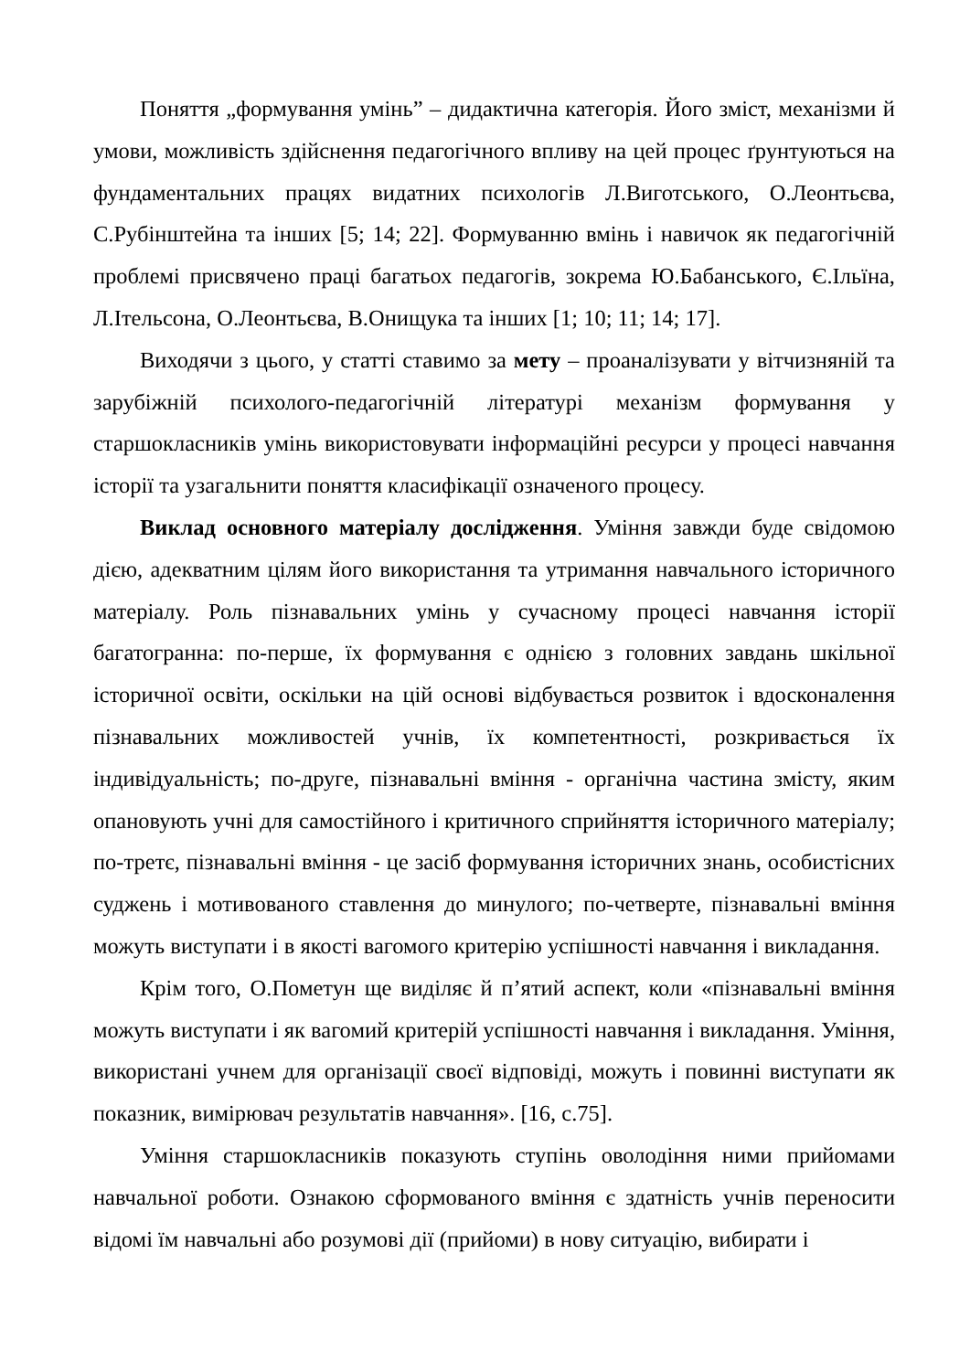Поняття „формування умінь” – дидактична категорія. Його зміст, механізми й умови, можливість здійснення педагогічного впливу на цей процес ґрунтуються на фундаментальних працях видатних психологів Л.Виготського, О.Леонтьєва, С.Рубінштейна та інших [5; 14; 22]. Формуванню вмінь і навичок як педагогічній проблемі присвячено праці багатьох педагогів, зокрема Ю.Бабанського, Є.Ільїна, Л.Ітельсона, О.Леонтьєва, В.Онищука та інших [1; 10; 11; 14; 17].
Виходячи з цього, у статті ставимо за мету – проаналізувати у вітчизняній та зарубіжній психолого-педагогічній літературі механізм формування у старшокласників умінь використовувати інформаційні ресурси у процесі навчання історії та узагальнити поняття класифікації означеного процесу.
Виклад основного матеріалу дослідження. Уміння завжди буде свідомою дією, адекватним цілям його використання та утримання навчального історичного матеріалу. Роль пізнавальних умінь у сучасному процесі навчання історії багатогранна: по-перше, їх формування є однією з головних завдань шкільної історичної освіти, оскільки на цій основі відбувається розвиток і вдосконалення пізнавальних можливостей учнів, їх компетентності, розкривається їх індивідуальність; по-друге, пізнавальні вміння - органічна частина змісту, яким опановують учні для самостійного і критичного сприйняття історичного матеріалу; по-третє, пізнавальні вміння - це засіб формування історичних знань, особистісних суджень і мотивованого ставлення до минулого; по-четверте, пізнавальні вміння можуть виступати і в якості вагомого критерію успішності навчання і викладання.
Крім того, О.Пометун ще виділяє й п’ятий аспект, коли «пізнавальні вміння можуть виступати і як вагомий критерій успішності навчання і викладання. Уміння, використані учнем для організації своєї відповіді, можуть і повинні виступати як показник, вимірювач результатів навчання». [16, с.75].
Уміння старшокласників показують ступінь оволодіння ними прийомами навчальної роботи. Ознакою сформованого вміння є здатність учнів переносити відомі їм навчальні або розумові дії (прийоми) в нову ситуацію, вибирати і